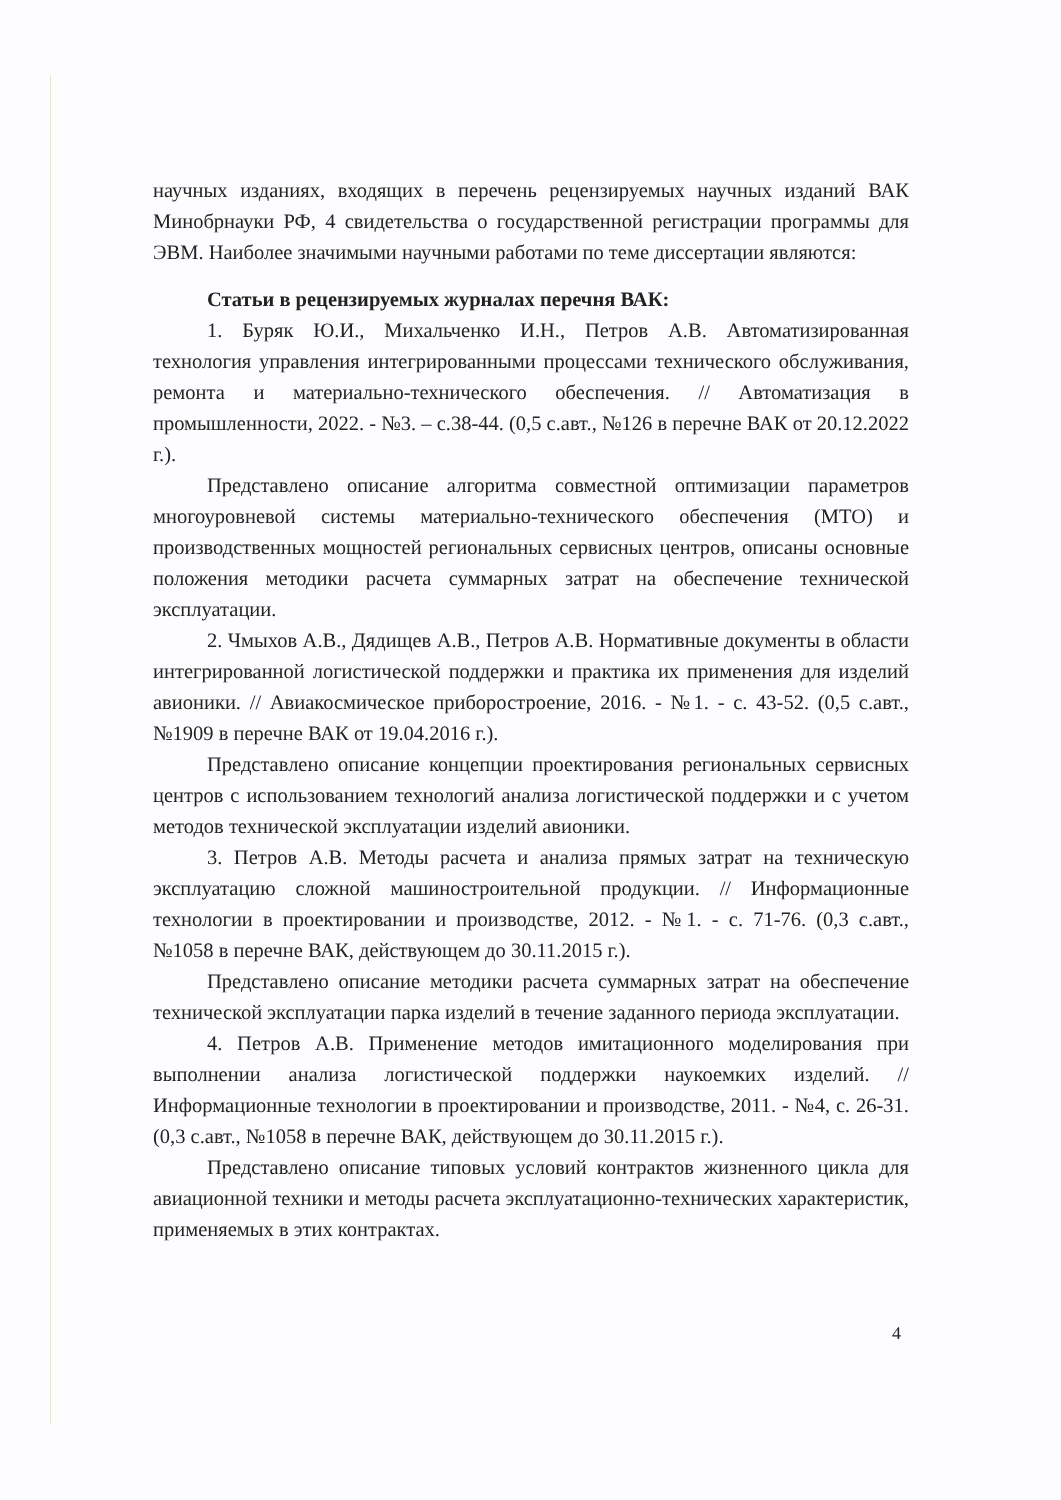научных изданиях, входящих в перечень рецензируемых научных изданий ВАК Минобрнауки РФ, 4 свидетельства о государственной регистрации программы для ЭВМ. Наиболее значимыми научными работами по теме диссертации являются:
Статьи в рецензируемых журналах перечня ВАК:
1. Буряк Ю.И., Михальченко И.Н., Петров А.В. Автоматизированная технология управления интегрированными процессами технического обслуживания, ремонта и материально-технического обеспечения. // Автоматизация в промышленности, 2022. - №3. – с.38-44. (0,5 с.авт., №126 в перечне ВАК от 20.12.2022 г.).
Представлено описание алгоритма совместной оптимизации параметров многоуровневой системы материально-технического обеспечения (МТО) и производственных мощностей региональных сервисных центров, описаны основные положения методики расчета суммарных затрат на обеспечение технической эксплуатации.
2. Чмыхов А.В., Дядищев А.В., Петров А.В. Нормативные документы в области интегрированной логистической поддержки и практика их применения для изделий авионики. // Авиакосмическое приборостроение, 2016. - №1. - с. 43-52. (0,5 с.авт., №1909 в перечне ВАК от 19.04.2016 г.).
Представлено описание концепции проектирования региональных сервисных центров с использованием технологий анализа логистической поддержки и с учетом методов технической эксплуатации изделий авионики.
3. Петров А.В. Методы расчета и анализа прямых затрат на техническую эксплуатацию сложной машиностроительной продукции. // Информационные технологии в проектировании и производстве, 2012. - №1. - с. 71-76. (0,3 с.авт., №1058 в перечне ВАК, действующем до 30.11.2015 г.).
Представлено описание методики расчета суммарных затрат на обеспечение технической эксплуатации парка изделий в течение заданного периода эксплуатации.
4. Петров А.В. Применение методов имитационного моделирования при выполнении анализа логистической поддержки наукоемких изделий. // Информационные технологии в проектировании и производстве, 2011. - №4, с. 26-31. (0,3 с.авт., №1058 в перечне ВАК, действующем до 30.11.2015 г.).
Представлено описание типовых условий контрактов жизненного цикла для авиационной техники и методы расчета эксплуатационно-технических характеристик, применяемых в этих контрактах.
4